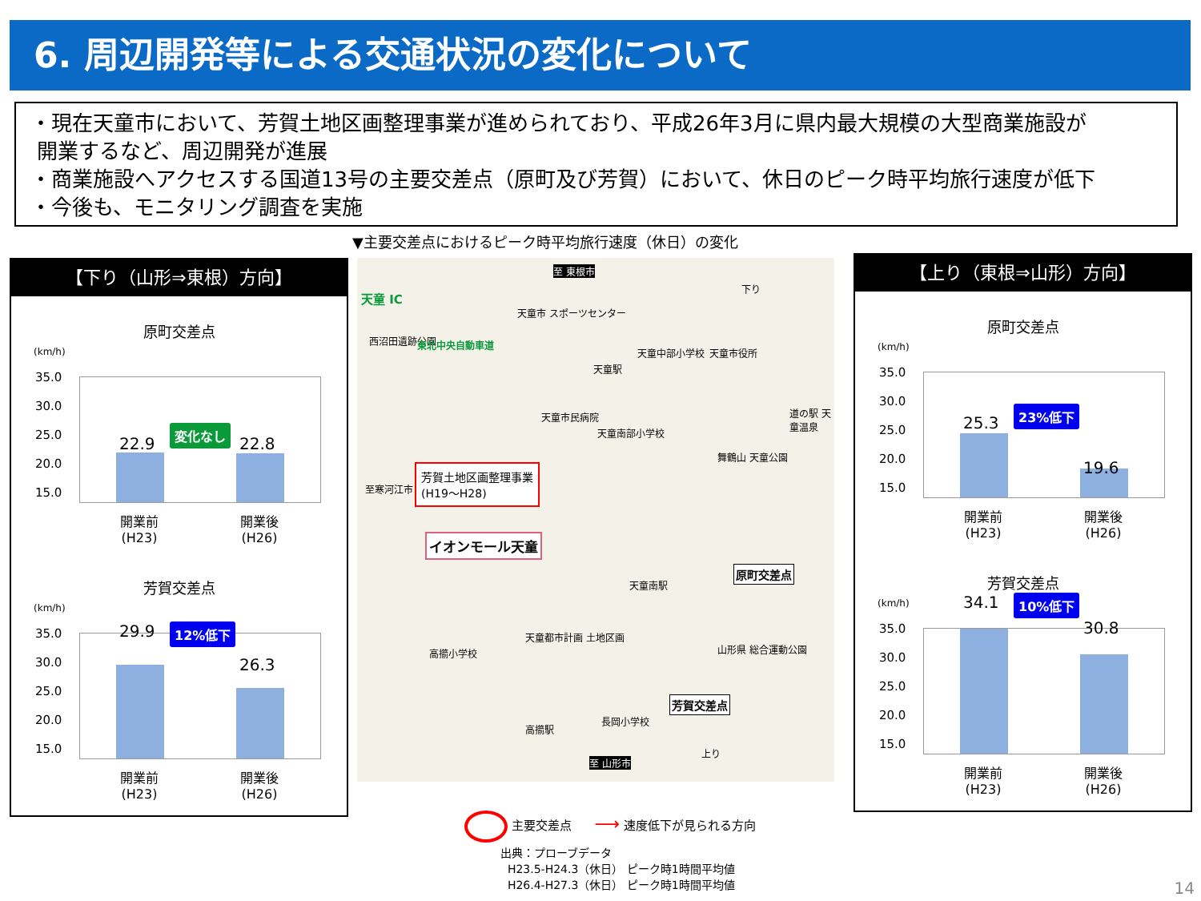6. 周辺開発等による交通状況の変化について
・現在天童市において、芳賀土地区画整理事業が進められており、平成26年3月に県内最大規模の大型商業施設が
開業するなど、周辺開発が進展
・商業施設へアクセスする国道13号の主要交差点（原町及び芳賀）において、休日のピーク時平均旅行速度が低下
・今後も、モニタリング調査を実施
▼主要交差点におけるピーク時平均旅行速度（休日）の変化
【下り（山形⇒東根）方向】
原町交差点
(km/h)
35.0
30.0
25.0
20.0
15.0
22.9
変化なし
22.8
開業前
(H23)
開業後
(H26)
芳賀交差点
(km/h)
35.0
30.0
25.0
20.0
15.0
29.9 12%低下
26.3
開業前
(H23)
開業後
(H26)
天童 IC
至 東根市
天童市 スポーツセンター
西沼田遺跡公園 東北中央自動車道
天童中部小学校 天童市役所
天童駅
道の駅 天童温泉 天童市民病院
天童南部小学校
舞鶴山 天童公園
至寒河江市
芳賀土地区画整理事業
(H19〜H28)
イオンモール天童
天童南駅
原町交差点
天童都市計画 土地区画
高擶小学校 山形県 総合運動公園
芳賀交差点
長岡小学校
高擶駅
至 山形市
上り
下り
【上り（東根⇒山形）方向】
原町交差点
(km/h)
35.0
30.0
25.0
20.0
15.0
25.3
23%低下
19.6
開業前
(H23)
開業後
(H26)
芳賀交差点
(km/h)
35.0
30.0
25.0
20.0
15.0
34.1 10%低下
30.8
開業前
(H23)
開業後
(H26)
主要交差点 ⟶ 速度低下が見られる方向
出典：プローブデータ
H23.5-H24.3（休日） ピーク時1時間平均値
H26.4-H27.3（休日） ピーク時1時間平均値
14